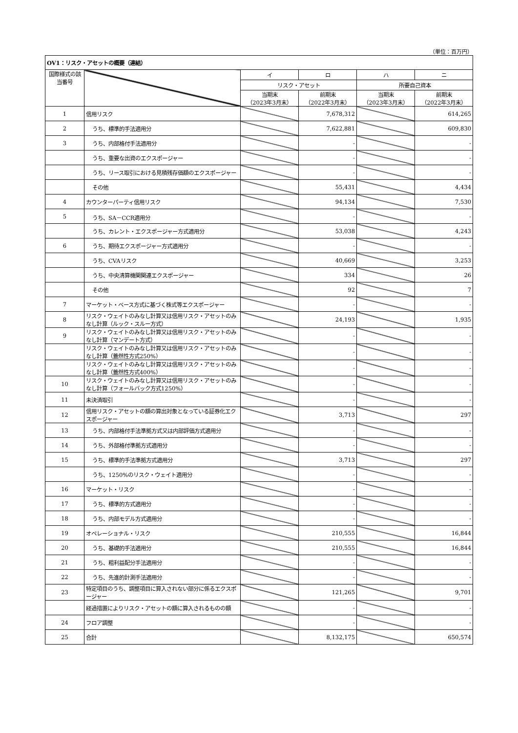（単位：百万円）
| OV1：リスク・アセットの概要（連結） | | | | | |
| --- | --- | --- | --- | --- | --- |
| 国際様式の該当番号 | | イ | ロ | ハ | ニ |
| | | リスク・アセット | | 所要自己資本 | |
| | | 当期末 （2023年3月末） | 前期末 （2022年3月末） | 当期末 （2023年3月末） | 前期末 （2022年3月末） |
| 1 | 信用リスク | | 7,678,312 | | 614,265 |
| 2 | うち、標準的手法適用分 | | 7,622,881 | | 609,830 |
| 3 | うち、内部格付手法適用分 | | - | | - |
| | うち、重要な出資のエクスポージャー | | - | | - |
| | うち、リース取引における見積残存価額のエクスポージャー | | - | | - |
| | その他 | | 55,431 | | 4,434 |
| 4 | カウンターパーティ信用リスク | | 94,134 | | 7,530 |
| 5 | うち、SA－CCR適用分 | | - | | - |
| | うち、カレント・エクスポージャー方式適用分 | | 53,038 | | 4,243 |
| 6 | うち、期待エクスポージャー方式適用分 | | - | | - |
| | うち、CVAリスク | | 40,669 | | 3,253 |
| | うち、中央清算機関関連エクスポージャー | | 334 | | 26 |
| | その他 | | 92 | | 7 |
| 7 | マーケット・ベース方式に基づく株式等エクスポージャー | | - | | - |
| 8 | リスク・ウェイトのみなし計算又は信用リスク・アセットのみなし計算（ルック・スルー方式） | | 24,193 | | 1,935 |
| 9 | リスク・ウェイトのみなし計算又は信用リスク・アセットのみなし計算（マンデート方式） | | - | | - |
| | リスク・ウェイトのみなし計算又は信用リスク・アセットのみなし計算（蓋然性方式250%） | | - | | - |
| | リスク・ウェイトのみなし計算又は信用リスク・アセットのみなし計算（蓋然性方式400%） | | - | | - |
| 10 | リスク・ウェイトのみなし計算又は信用リスク・アセットのみなし計算（フォールバック方式1250%） | | - | | - |
| 11 | 未決済取引 | | - | | - |
| 12 | 信用リスク・アセットの額の算出対象となっている証券化エクスポージャー | | 3,713 | | 297 |
| 13 | うち、内部格付手法準拠方式又は内部評価方式適用分 | | - | | - |
| 14 | うち、外部格付準拠方式適用分 | | - | | - |
| 15 | うち、標準的手法準拠方式適用分 | | 3,713 | | 297 |
| | うち、1250%のリスク・ウェイト適用分 | | - | | - |
| 16 | マーケット・リスク | | - | | - |
| 17 | うち、標準的方式適用分 | | - | | - |
| 18 | うち、内部モデル方式適用分 | | - | | - |
| 19 | オペレーショナル・リスク | | 210,555 | | 16,844 |
| 20 | うち、基礎的手法適用分 | | 210,555 | | 16,844 |
| 21 | うち、粗利益配分手法適用分 | | - | | - |
| 22 | うち、先進的計測手法適用分 | | - | | - |
| 23 | 特定項目のうち、調整項目に算入されない部分に係るエクスポージャー | | 121,265 | | 9,701 |
| | 経過措置によりリスク・アセットの額に算入されるものの額 | | - | | - |
| 24 | フロア調整 | | - | | - |
| 25 | 合計 | | 8,132,175 | | 650,574 |